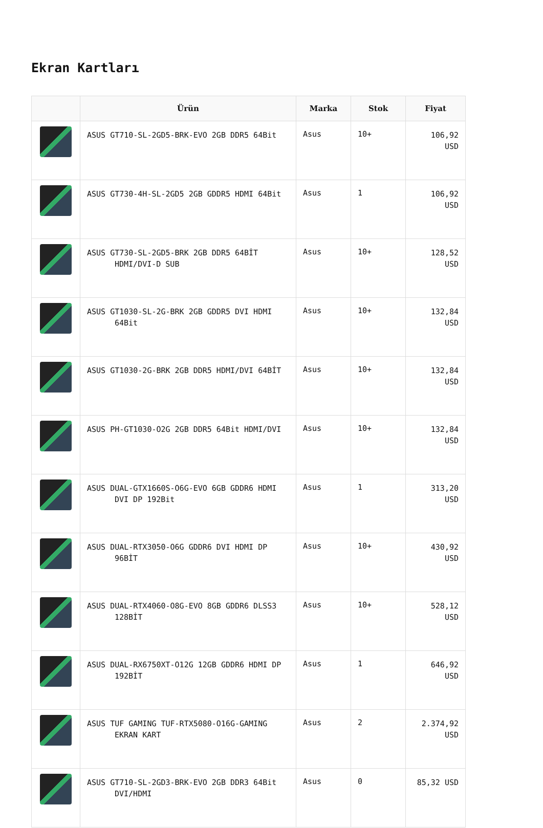Ekran Kartları
| | Ürün | Marka | Stok | Fiyat |
| --- | --- | --- | --- | --- |
| | ASUS GT710-SL-2GD5-BRK-EVO 2GB DDR5 64Bit | Asus | 10+ | 106,92 USD |
| | ASUS GT730-4H-SL-2GD5 2GB GDDR5 HDMI 64Bit | Asus | 1 | 106,92 USD |
| | ASUS GT730-SL-2GD5-BRK 2GB DDR5 64BİT HDMI/DVI-D SUB | Asus | 10+ | 128,52 USD |
| | ASUS GT1030-SL-2G-BRK 2GB GDDR5 DVI HDMI 64Bit | Asus | 10+ | 132,84 USD |
| | ASUS GT1030-2G-BRK 2GB DDR5 HDMI/DVI 64BİT | Asus | 10+ | 132,84 USD |
| | ASUS PH-GT1030-O2G 2GB DDR5 64Bit HDMI/DVI | Asus | 10+ | 132,84 USD |
| | ASUS DUAL-GTX1660S-O6G-EVO 6GB GDDR6 HDMI DVI DP 192Bit | Asus | 1 | 313,20 USD |
| | ASUS DUAL-RTX3050-O6G GDDR6 DVI HDMI DP 96BİT | Asus | 10+ | 430,92 USD |
| | ASUS DUAL-RTX4060-O8G-EVO 8GB GDDR6 DLSS3 128BİT | Asus | 10+ | 528,12 USD |
| | ASUS DUAL-RX6750XT-O12G 12GB GDDR6 HDMI DP 192BİT | Asus | 1 | 646,92 USD |
| | ASUS TUF GAMING TUF-RTX5080-O16G-GAMING EKRAN KART | Asus | 2 | 2.374,92 USD |
| | ASUS GT710-SL-2GD3-BRK-EVO 2GB DDR3 64Bit DVI/HDMI | Asus | 0 | 85,32 USD |